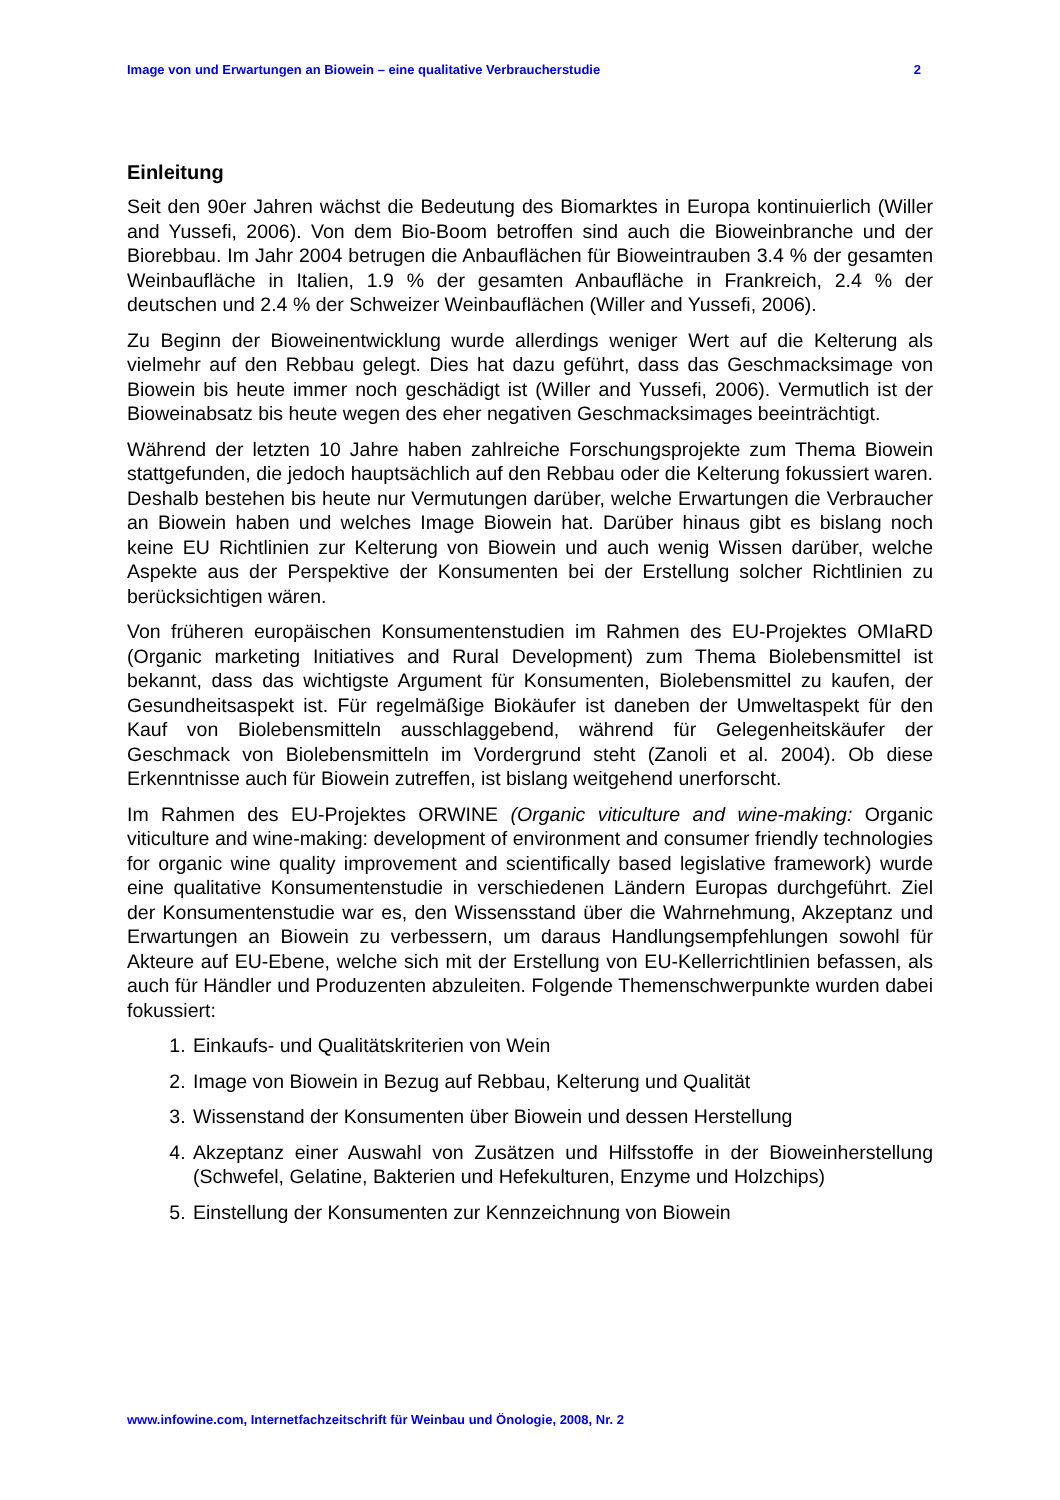Image von und Erwartungen an Biowein – eine qualitative Verbraucherstudie 2
Einleitung
Seit den 90er Jahren wächst die Bedeutung des Biomarktes in Europa kontinuierlich (Willer and Yussefi, 2006). Von dem Bio-Boom betroffen sind auch die Bioweinbranche und der Biorebbau. Im Jahr 2004 betrugen die Anbauflächen für Bioweintrauben 3.4 % der gesamten Weinbaufläche in Italien, 1.9 % der gesamten Anbaufläche in Frankreich, 2.4 % der deutschen und 2.4 % der Schweizer Weinbauflächen (Willer and Yussefi, 2006).
Zu Beginn der Bioweinentwicklung wurde allerdings weniger Wert auf die Kelterung als vielmehr auf den Rebbau gelegt. Dies hat dazu geführt, dass das Geschmacksimage von Biowein bis heute immer noch geschädigt ist (Willer and Yussefi, 2006). Vermutlich ist der Bioweinabsatz bis heute wegen des eher negativen Geschmacksimages beeinträchtigt.
Während der letzten 10 Jahre haben zahlreiche Forschungsprojekte zum Thema Biowein stattgefunden, die jedoch hauptsächlich auf den Rebbau oder die Kelterung fokussiert waren. Deshalb bestehen bis heute nur Vermutungen darüber, welche Erwartungen die Verbraucher an Biowein haben und welches Image Biowein hat. Darüber hinaus gibt es bislang noch keine EU Richtlinien zur Kelterung von Biowein und auch wenig Wissen darüber, welche Aspekte aus der Perspektive der Konsumenten bei der Erstellung solcher Richtlinien zu berücksichtigen wären.
Von früheren europäischen Konsumentenstudien im Rahmen des EU-Projektes OMIaRD (Organic marketing Initiatives and Rural Development) zum Thema Biolebensmittel ist bekannt, dass das wichtigste Argument für Konsumenten, Biolebensmittel zu kaufen, der Gesundheitsaspekt ist. Für regelmäßige Biokäufer ist daneben der Umweltaspekt für den Kauf von Biolebensmitteln ausschlaggebend, während für Gelegenheitskäufer der Geschmack von Biolebensmitteln im Vordergrund steht (Zanoli et al. 2004). Ob diese Erkenntnisse auch für Biowein zutreffen, ist bislang weitgehend unerforscht.
Im Rahmen des EU-Projektes ORWINE (Organic viticulture and wine-making: Organic viticulture and wine-making: development of environment and consumer friendly technologies for organic wine quality improvement and scientifically based legislative framework) wurde eine qualitative Konsumentenstudie in verschiedenen Ländern Europas durchgeführt. Ziel der Konsumentenstudie war es, den Wissensstand über die Wahrnehmung, Akzeptanz und Erwartungen an Biowein zu verbessern, um daraus Handlungsempfehlungen sowohl für Akteure auf EU-Ebene, welche sich mit der Erstellung von EU-Kellerrichtlinien befassen, als auch für Händler und Produzenten abzuleiten. Folgende Themenschwerpunkte wurden dabei fokussiert:
1. Einkaufs- und Qualitätskriterien von Wein
2. Image von Biowein in Bezug auf Rebbau, Kelterung und Qualität
3. Wissenstand der Konsumenten über Biowein und dessen Herstellung
4. Akzeptanz einer Auswahl von Zusätzen und Hilfsstoffe in der Bioweinherstellung (Schwefel, Gelatine, Bakterien und Hefekulturen, Enzyme und Holzchips)
5. Einstellung der Konsumenten zur Kennzeichnung von Biowein
www.infowine.com, Internetfachzeitschrift für Weinbau und Önologie, 2008, Nr. 2